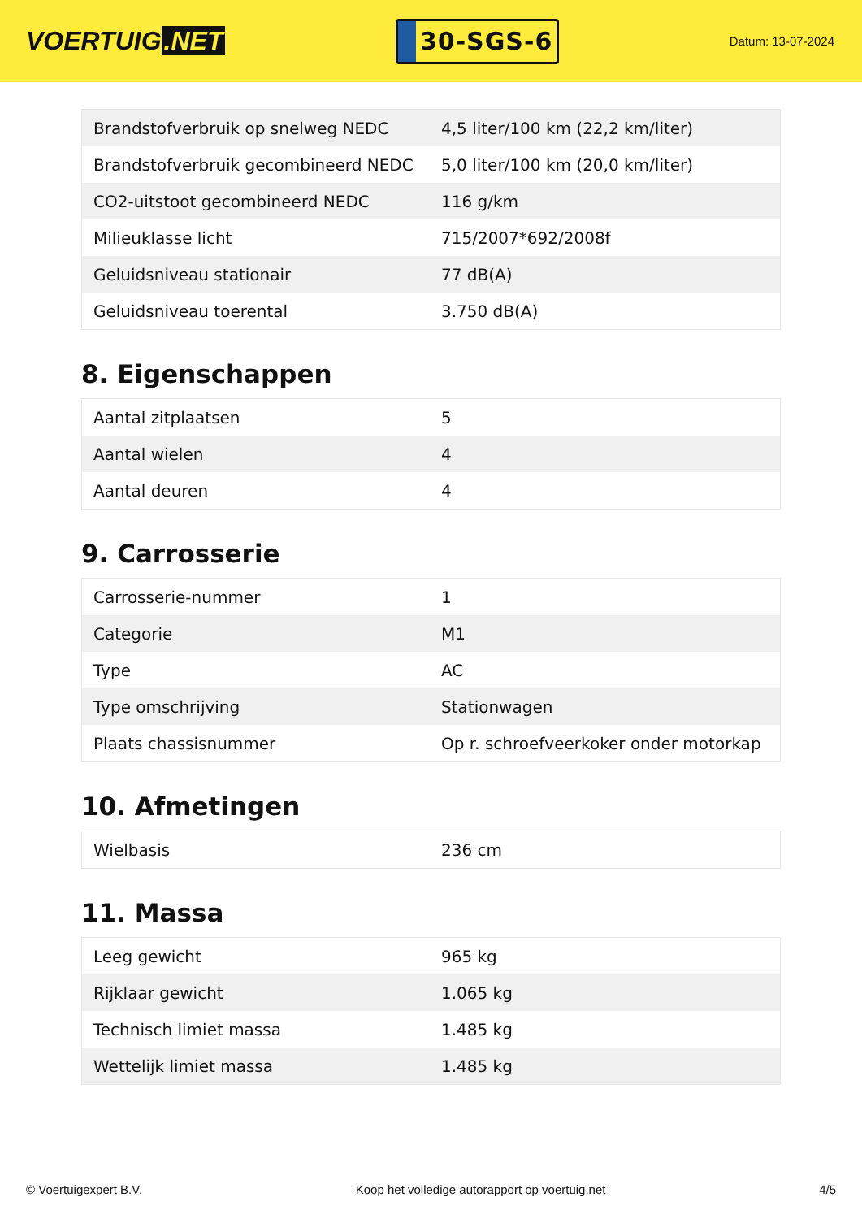VOERTUIG.NET
30-SGS-6
Datum: 13-07-2024
| Brandstofverbruik op snelweg NEDC | 4,5 liter/100 km (22,2 km/liter) |
| Brandstofverbruik gecombineerd NEDC | 5,0 liter/100 km (20,0 km/liter) |
| CO2-uitstoot gecombineerd NEDC | 116 g/km |
| Milieuklasse licht | 715/2007*692/2008f |
| Geluidsniveau stationair | 77 dB(A) |
| Geluidsniveau toerental | 3.750 dB(A) |
8. Eigenschappen
| Aantal zitplaatsen | 5 |
| Aantal wielen | 4 |
| Aantal deuren | 4 |
9. Carrosserie
| Carrosserie-nummer | 1 |
| Categorie | M1 |
| Type | AC |
| Type omschrijving | Stationwagen |
| Plaats chassisnummer | Op r. schroefveerkoker onder motorkap |
10. Afmetingen
| Wielbasis | 236 cm |
11. Massa
| Leeg gewicht | 965 kg |
| Rijklaar gewicht | 1.065 kg |
| Technisch limiet massa | 1.485 kg |
| Wettelijk limiet massa | 1.485 kg |
© Voertuigexpert B.V. Koop het volledige autorapport op voertuig.net 4/5